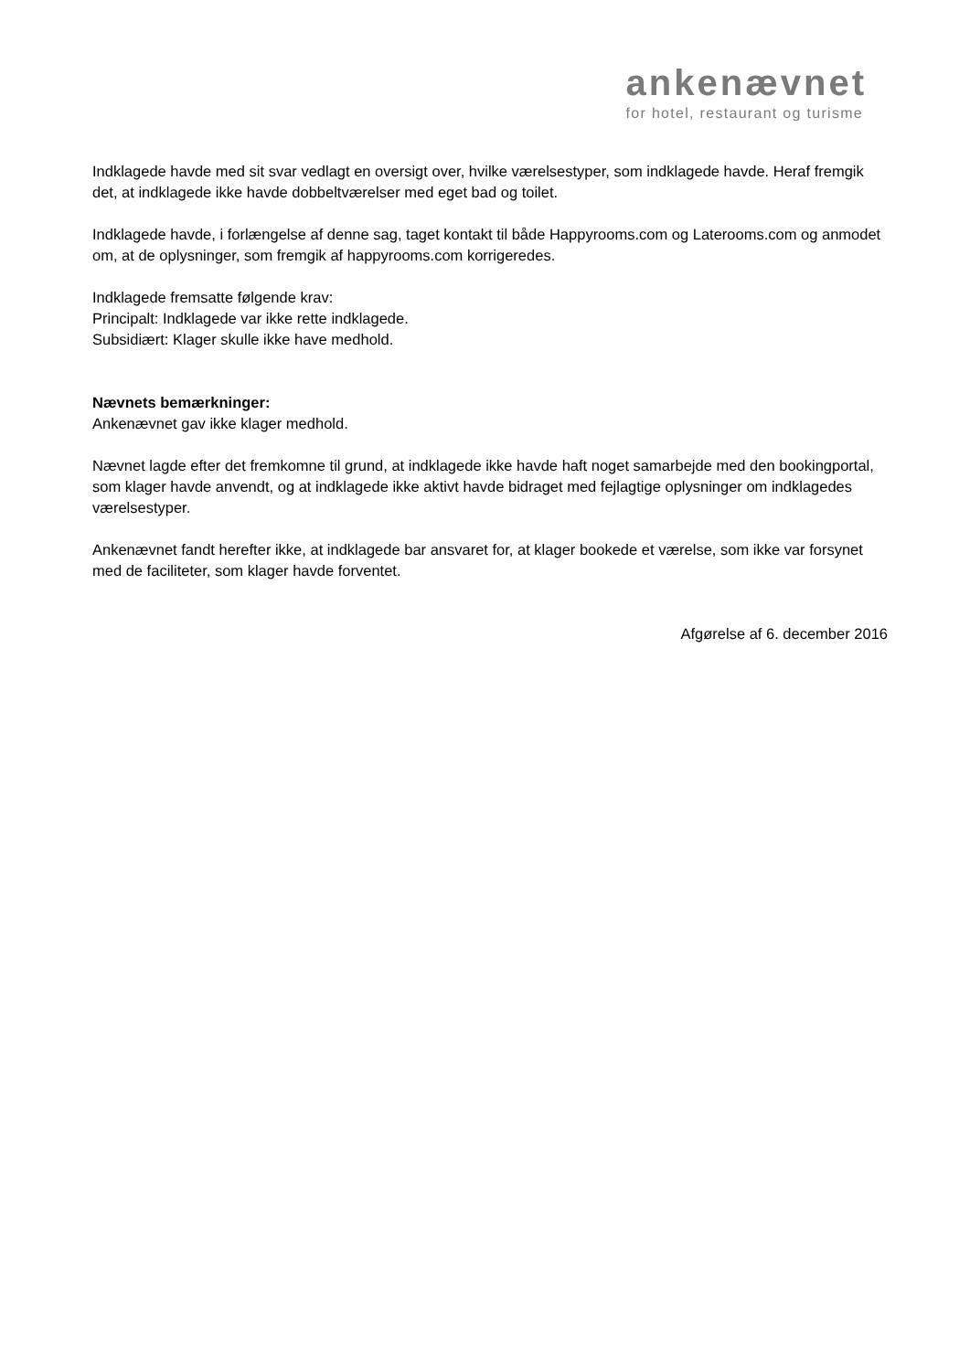ankenævnet
for hotel, restaurant og turisme
Indklagede havde med sit svar vedlagt en oversigt over, hvilke værelsestyper, som indklagede havde. Heraf fremgik det, at indklagede ikke havde dobbeltværelser med eget bad og toilet.
Indklagede havde, i forlængelse af denne sag, taget kontakt til både Happyrooms.com og Laterooms.com og anmodet om, at de oplysninger, som fremgik af happyrooms.com korrigeredes.
Indklagede fremsatte følgende krav:
Principalt: Indklagede var ikke rette indklagede.
Subsidiært: Klager skulle ikke have medhold.
Nævnets bemærkninger:
Ankenævnet gav ikke klager medhold.
Nævnet lagde efter det fremkomne til grund, at indklagede ikke havde haft noget samarbejde med den bookingportal, som klager havde anvendt, og at indklagede ikke aktivt havde bidraget med fejlagtige oplysninger om indklagedes værelsestyper.
Ankenævnet fandt herefter ikke, at indklagede bar ansvaret for, at klager bookede et værelse, som ikke var forsynet med de faciliteter, som klager havde forventet.
Afgørelse af 6. december 2016